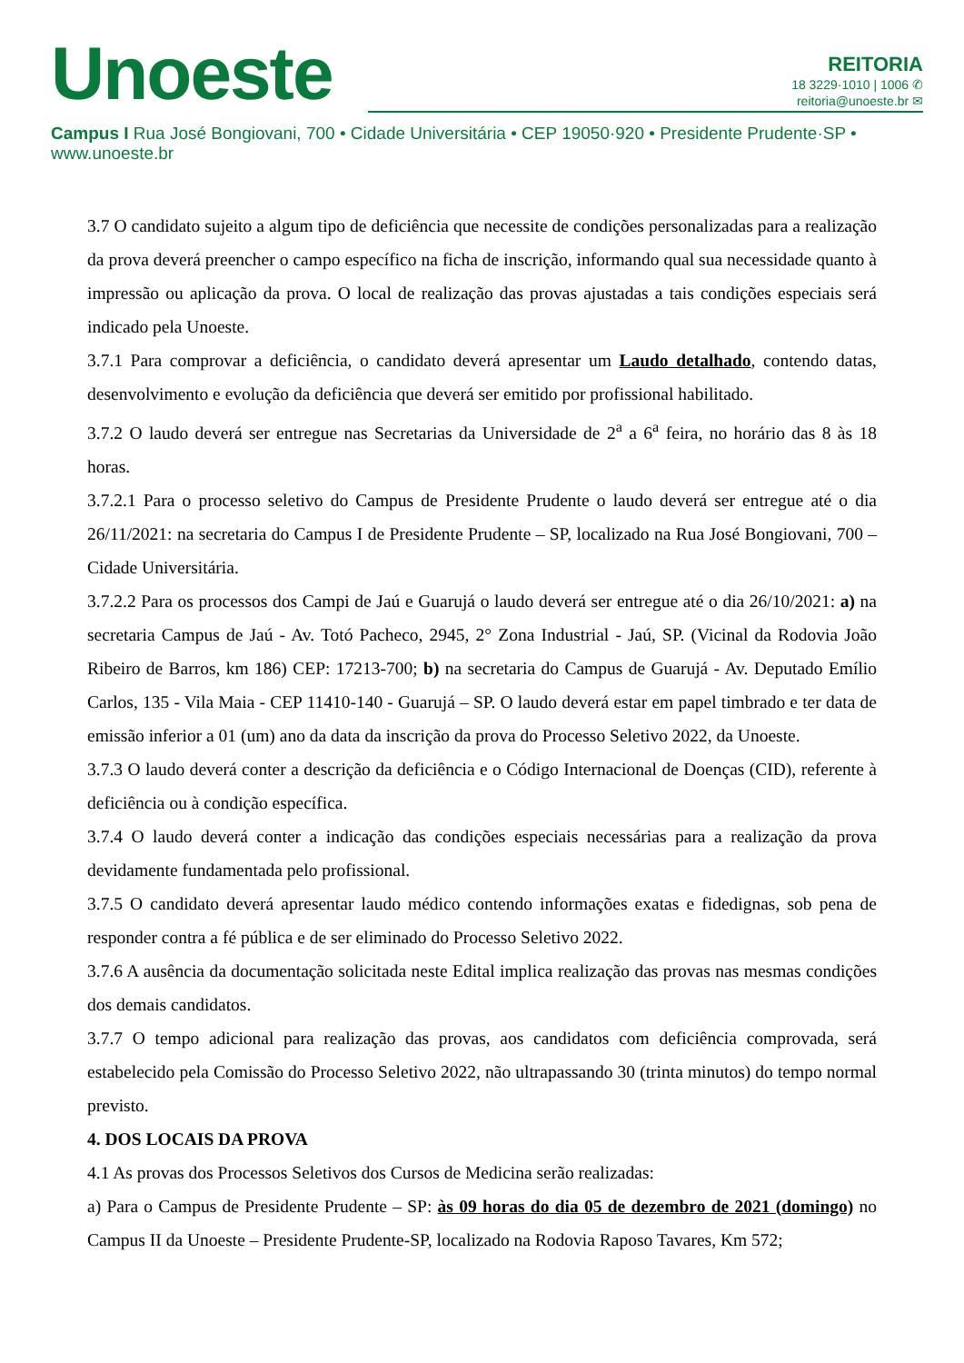Unoeste
REITORIA
18 3229·1010 | 1006 ✆
reitoria@unoeste.br ✉
Campus I Rua José Bongiovani, 700 • Cidade Universitária • CEP 19050·920 • Presidente Prudente·SP • www.unoeste.br
3.7 O candidato sujeito a algum tipo de deficiência que necessite de condições personalizadas para a realização da prova deverá preencher o campo específico na ficha de inscrição, informando qual sua necessidade quanto à impressão ou aplicação da prova. O local de realização das provas ajustadas a tais condições especiais será indicado pela Unoeste.
3.7.1 Para comprovar a deficiência, o candidato deverá apresentar um Laudo detalhado, contendo datas, desenvolvimento e evolução da deficiência que deverá ser emitido por profissional habilitado.
3.7.2 O laudo deverá ser entregue nas Secretarias da Universidade de 2<sup>a</sup> a 6<sup>a</sup> feira, no horário das 8 às 18 horas.
3.7.2.1 Para o processo seletivo do Campus de Presidente Prudente o laudo deverá ser entregue até o dia 26/11/2021: na secretaria do Campus I de Presidente Prudente – SP, localizado na Rua José Bongiovani, 700 – Cidade Universitária.
3.7.2.2 Para os processos dos Campi de Jaú e Guarujá o laudo deverá ser entregue até o dia 26/10/2021: a) na secretaria Campus de Jaú - Av. Totó Pacheco, 2945, 2° Zona Industrial - Jaú, SP. (Vicinal da Rodovia João Ribeiro de Barros, km 186) CEP: 17213-700; b) na secretaria do Campus de Guarujá - Av. Deputado Emílio Carlos, 135 - Vila Maia - CEP 11410-140 - Guarujá – SP. O laudo deverá estar em papel timbrado e ter data de emissão inferior a 01 (um) ano da data da inscrição da prova do Processo Seletivo 2022, da Unoeste.
3.7.3 O laudo deverá conter a descrição da deficiência e o Código Internacional de Doenças (CID), referente à deficiência ou à condição específica.
3.7.4 O laudo deverá conter a indicação das condições especiais necessárias para a realização da prova devidamente fundamentada pelo profissional.
3.7.5 O candidato deverá apresentar laudo médico contendo informações exatas e fidedignas, sob pena de responder contra a fé pública e de ser eliminado do Processo Seletivo 2022.
3.7.6 A ausência da documentação solicitada neste Edital implica realização das provas nas mesmas condições dos demais candidatos.
3.7.7 O tempo adicional para realização das provas, aos candidatos com deficiência comprovada, será estabelecido pela Comissão do Processo Seletivo 2022, não ultrapassando 30 (trinta minutos) do tempo normal previsto.
4. DOS LOCAIS DA PROVA
4.1 As provas dos Processos Seletivos dos Cursos de Medicina serão realizadas:
a) Para o Campus de Presidente Prudente – SP: às 09 horas do dia 05 de dezembro de 2021 (domingo) no Campus II da Unoeste – Presidente Prudente-SP, localizado na Rodovia Raposo Tavares, Km 572;